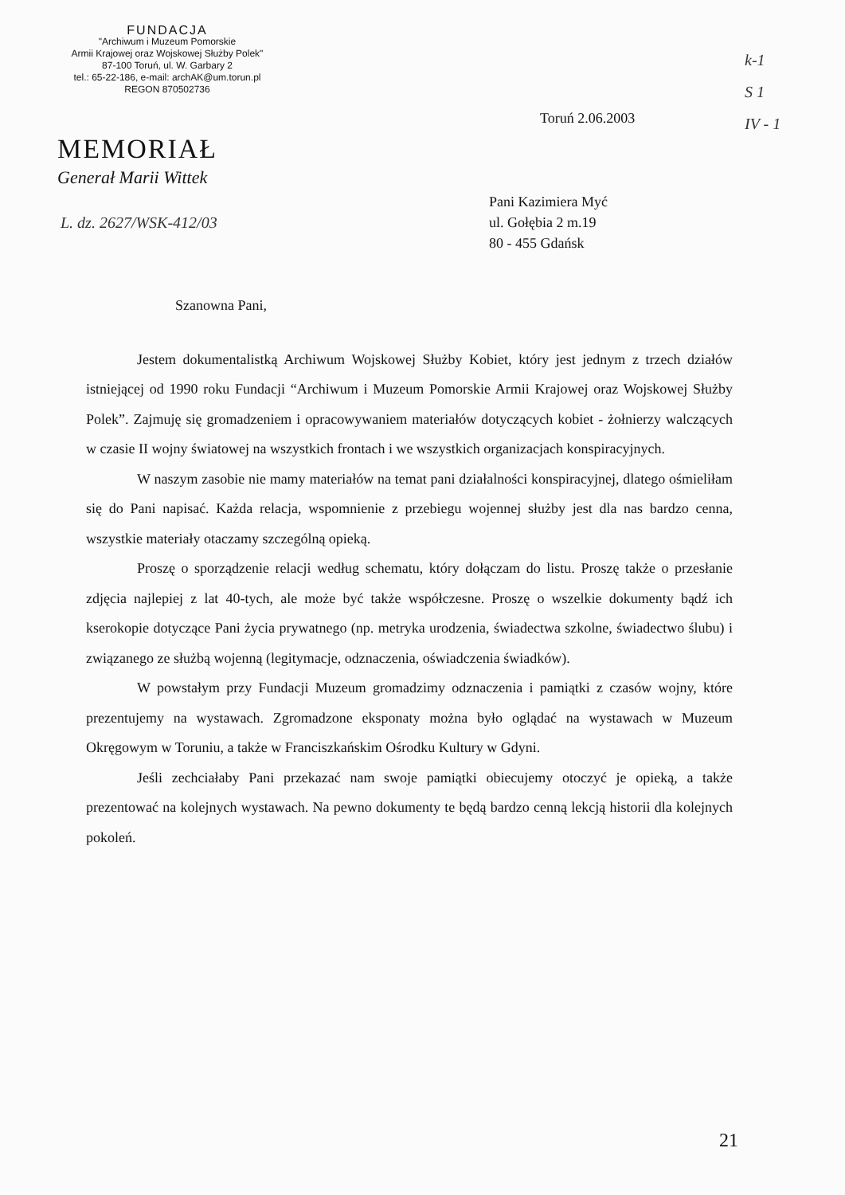FUNDACJA
"Archiwum i Muzeum Pomorskie
Armii Krajowej oraz Wojskowej Służby Polek"
87-100 Toruń, ul. W. Garbary 2
tel.: 65-22-186, e-mail: archAK@um.torun.pl
REGON 870502736
MEMORIAŁ
Generał Marii Wittek
L. dz. 2627/WSK-412/03
k-1
S 1
IV - 1
Toruń 2.06.2003
Pani Kazimiera Myć
ul. Gołębia 2 m.19
80 - 455 Gdańsk
Szanowna Pani,
Jestem dokumentalistką Archiwum Wojskowej Służby Kobiet, który jest jednym z trzech działów istniejącej od 1990 roku Fundacji “Archiwum i Muzeum Pomorskie Armii Krajowej oraz Wojskowej Służby Polek”. Zajmuję się gromadzeniem i opracowywaniem materiałów dotyczących kobiet - żołnierzy walczących w czasie II wojny światowej na wszystkich frontach i we wszystkich organizacjach konspiracyjnych.
W naszym zasobie nie mamy materiałów na temat pani działalności konspiracyjnej, dlatego ośmieliłam się do Pani napisać. Każda relacja, wspomnienie z przebiegu wojennej służby jest dla nas bardzo cenna, wszystkie materiały otaczamy szczególną opieką.
Proszę o sporządzenie relacji według schematu, który dołączam do listu. Proszę także o przesłanie zdjęcia najlepiej z lat 40-tych, ale może być także współczesne. Proszę o wszelkie dokumenty bądź ich kserokopie dotyczące Pani życia prywatnego (np. metryka urodzenia, świadectwa szkolne, świadectwo ślubu) i związanego ze służbą wojenną (legitymacje, odznaczenia, oświadczenia świadków).
W powstałym przy Fundacji Muzeum gromadzimy odznaczenia i pamiątki z czasów wojny, które prezentujemy na wystawach. Zgromadzone eksponaty można było oglądać na wystawach w Muzeum Okręgowym w Toruniu, a także w Franciszkańskim Ośrodku Kultury w Gdyni.
Jeśli zechciałaby Pani przekazać nam swoje pamiątki obiecujemy otoczyć je opieką, a także prezentować na kolejnych wystawach. Na pewno dokumenty te będą bardzo cenną lekcją historii dla kolejnych pokoleń.
21